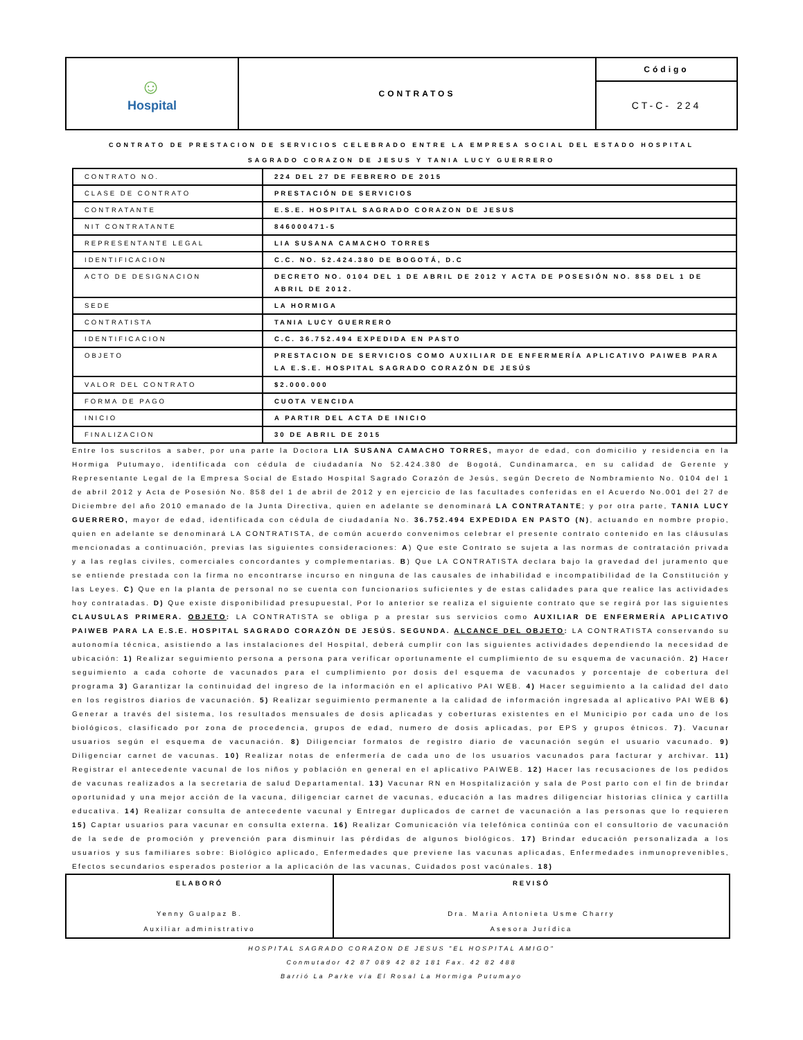| ☺ Hospital | CONTRATOS | Código |
| | | CT-C- 224 |
CONTRATO DE PRESTACION DE SERVICIOS CELEBRADO ENTRE LA EMPRESA SOCIAL DEL ESTADO HOSPITAL
SAGRADO CORAZON DE JESUS Y TANIA LUCY GUERRERO
| CONTRATO NO. | 224 DEL 27 DE FEBRERO DE 2015 |
| CLASE DE CONTRATO | PRESTACIÓN DE SERVICIOS |
| CONTRATANTE | E.S.E. HOSPITAL SAGRADO CORAZON DE JESUS |
| NIT CONTRATANTE | 846000471-5 |
| REPRESENTANTE LEGAL | LIA SUSANA CAMACHO TORRES |
| IDENTIFICACION | C.C. NO. 52.424.380 DE BOGOTÁ, D.C |
| ACTO DE DESIGNACION | DECRETO NO. 0104 DEL 1 DE ABRIL DE 2012 Y ACTA DE POSESIÓN NO. 858 DEL 1 DE ABRIL DE 2012. |
| SEDE | LA HORMIGA |
| CONTRATISTA | TANIA LUCY GUERRERO |
| IDENTIFICACION | C.C. 36.752.494 EXPEDIDA EN PASTO |
| OBJETO | PRESTACION DE SERVICIOS COMO AUXILIAR DE ENFERMERÍA APLICATIVO PAIWEB PARA LA E.S.E. HOSPITAL SAGRADO CORAZÓN DE JESÚS |
| VALOR DEL CONTRATO | $2.000.000 |
| FORMA DE PAGO | CUOTA VENCIDA |
| INICIO | A PARTIR DEL ACTA DE INICIO |
| FINALIZACION | 30 DE ABRIL DE 2015 |
Entre los suscritos a saber, por una parte la Doctora LIA SUSANA CAMACHO TORRES, mayor de edad, con domicilio y residencia en la Hormiga Putumayo, identificada con cédula de ciudadanía No 52.424.380 de Bogotá, Cundinamarca, en su calidad de Gerente y Representante Legal de la Empresa Social de Estado Hospital Sagrado Corazón de Jesús, según Decreto de Nombramiento No. 0104 del 1 de abril 2012 y Acta de Posesión No. 858 del 1 de abril de 2012 y en ejercicio de las facultades conferidas en el Acuerdo No.001 del 27 de Diciembre del año 2010 emanado de la Junta Directiva, quien en adelante se denominará LA CONTRATANTE; y por otra parte, TANIA LUCY GUERRERO, mayor de edad, identificada con cédula de ciudadanía No. 36.752.494 EXPEDIDA EN PASTO (N), actuando en nombre propio, quien en adelante se denominará LA CONTRATISTA, de común acuerdo convenimos celebrar el presente contrato contenido en las cláusulas mencionadas a continuación, previas las siguientes consideraciones: A) Que este Contrato se sujeta a las normas de contratación privada y a las reglas civiles, comerciales concordantes y complementarias. B) Que LA CONTRATISTA declara bajo la gravedad del juramento que se entiende prestada con la firma no encontrarse incurso en ninguna de las causales de inhabilidad e incompatibilidad de la Constitución y las Leyes. C) Que en la planta de personal no se cuenta con funcionarios suficientes y de estas calidades para que realice las actividades hoy contratadas. D) Que existe disponibilidad presupuestal, Por lo anterior se realiza el siguiente contrato que se regirá por las siguientes CLAUSULAS PRIMERA. OBJETO: LA CONTRATISTA se obliga p a prestar sus servicios como AUXILIAR DE ENFERMERÍA APLICATIVO PAIWEB PARA LA E.S.E. HOSPITAL SAGRADO CORAZÓN DE JESÚS. SEGUNDA. ALCANCE DEL OBJETO: LA CONTRATISTA conservando su autonomía técnica, asistiendo a las instalaciones del Hospital, deberá cumplir con las siguientes actividades dependiendo la necesidad de ubicación: 1) Realizar seguimiento persona a persona para verificar oportunamente el cumplimiento de su esquema de vacunación. 2) Hacer seguimiento a cada cohorte de vacunados para el cumplimiento por dosis del esquema de vacunados y porcentaje de cobertura del programa 3) Garantizar la continuidad del ingreso de la información en el aplicativo PAI WEB. 4) Hacer seguimiento a la calidad del dato en los registros diarios de vacunación. 5) Realizar seguimiento permanente a la calidad de información ingresada al aplicativo PAI WEB 6) Generar a través del sistema, los resultados mensuales de dosis aplicadas y coberturas existentes en el Municipio por cada uno de los biológicos, clasificado por zona de procedencia, grupos de edad, numero de dosis aplicadas, por EPS y grupos étnicos. 7). Vacunar usuarios según el esquema de vacunación. 8) Diligenciar formatos de registro diario de vacunación según el usuario vacunado. 9) Diligenciar carnet de vacunas. 10) Realizar notas de enfermería de cada uno de los usuarios vacunados para facturar y archivar. 11) Registrar el antecedente vacunal de los niños y población en general en el aplicativo PAIWEB. 12) Hacer las recusaciones de los pedidos de vacunas realizados a la secretaria de salud Departamental. 13) Vacunar RN en Hospitalización y sala de Post parto con el fin de brindar oportunidad y una mejor acción de la vacuna, diligenciar carnet de vacunas, educación a las madres diligenciar historias clínica y cartilla educativa. 14) Realizar consulta de antecedente vacunal y Entregar duplicados de carnet de vacunación a las personas que lo requieren 15) Captar usuarios para vacunar en consulta externa. 16) Realizar Comunicación vía telefónica continúa con el consultorio de vacunación de la sede de promoción y prevención para disminuir las pérdidas de algunos biológicos. 17) Brindar educación personalizada a los usuarios y sus familiares sobre: Biológico aplicado, Enfermedades que previene las vacunas aplicadas, Enfermedades inmunoprevenibles, Efectos secundarios esperados posterior a la aplicación de las vacunas, Cuidados post vacúnales. 18)
| ELABORÓ Yenny Gualpaz B. Auxiliar administrativo | REVISÓ Dra. Maria Antonieta Usme Charry Asesora Jurídica |
HOSPITAL SAGRADO CORAZON DE JESUS "EL HOSPITAL AMIGO"
Conmutador 42 87 089 42 82 181 Fax. 42 82 488
Barrió La Parke vía El Rosal La Hormiga Putumayo